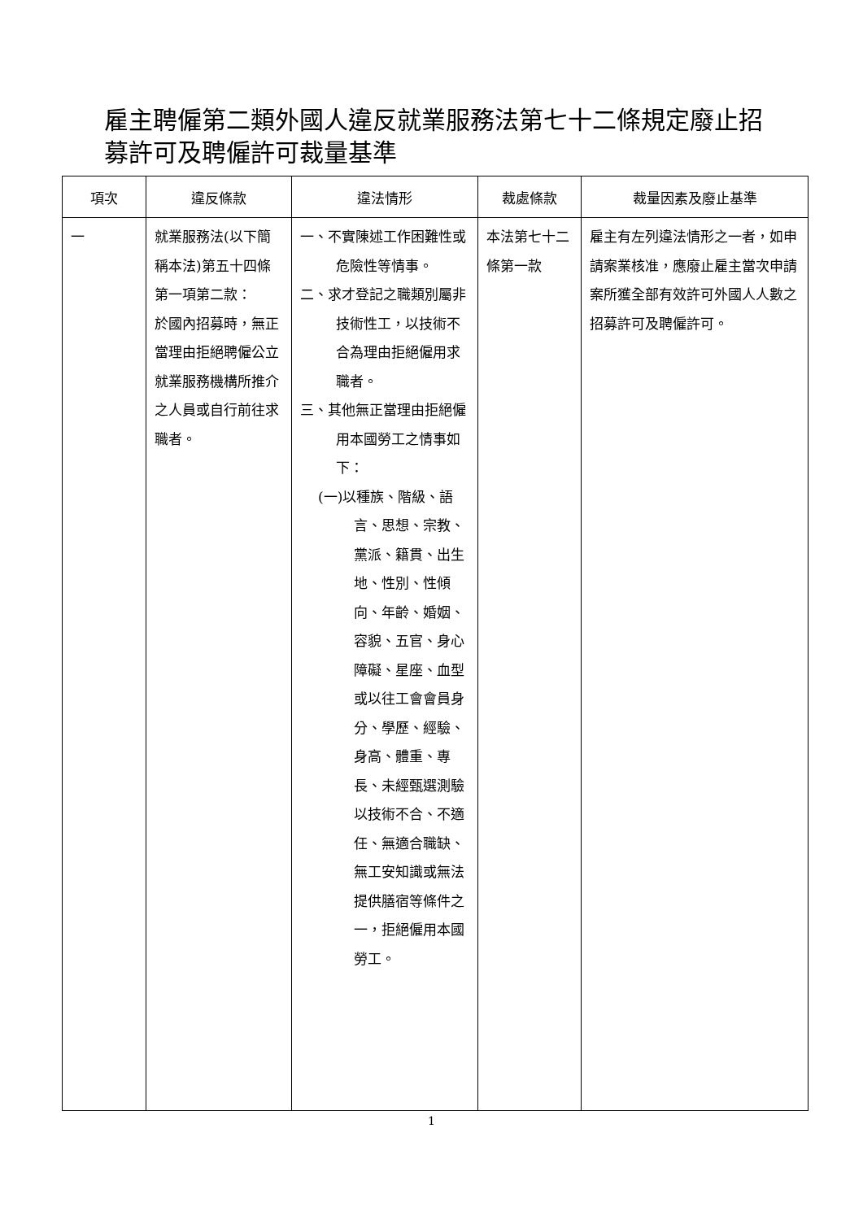雇主聘僱第二類外國人違反就業服務法第七十二條規定廢止招募許可及聘僱許可裁量基準
| 項次 | 違反條款 | 違法情形 | 裁處條款 | 裁量因素及廢止基準 |
| --- | --- | --- | --- | --- |
| 一 | 就業服務法(以下簡稱本法)第五十四條第一項第二款： 於國內招募時，無正當理由拒絕聘僱公立就業服務機構所推介之人員或自行前往求職者。 | 一、不實陳述工作困難性或危險性等情事。 二、求才登記之職類別屬非技術性工，以技術不合為理由拒絕僱用求職者。 三、其他無正當理由拒絕僱用本國勞工之情事如下： (一)以種族、階級、語言、思想、宗教、黨派、籍貫、出生地、性別、性傾向、年齡、婚姻、容貌、五官、身心障礙、星座、血型或以往工會會員身分、學歷、經驗、身高、體重、專長、未經甄選測驗以技術不合、不適任、無適合職缺、無工安知識或無法提供膳宿等條件之一，拒絕僱用本國勞工。 | 本法第七十二條第一款 | 雇主有左列違法情形之一者，如申請案業核准，應廢止雇主當次申請案所獲全部有效許可外國人人數之招募許可及聘僱許可。 |
1